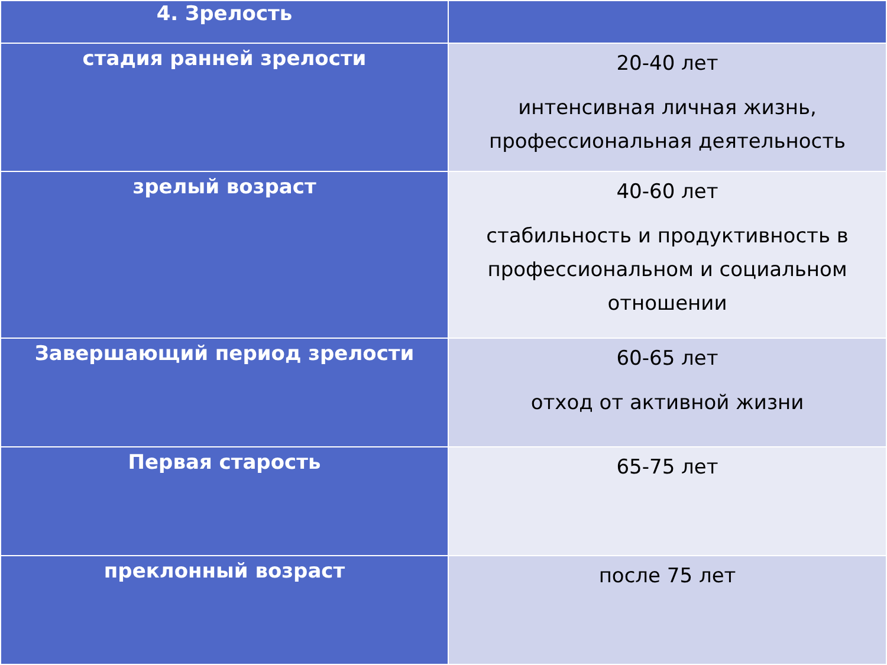| 4. Зрелость | |
| --- | --- |
| стадия ранней зрелости | 20-40 лет интенсивная личная жизнь, профессиональная деятельность |
| зрелый возраст | 40-60 лет стабильность и продуктивность в профессиональном и социальном отношении |
| Завершающий период зрелости | 60-65 лет отход от активной жизни |
| Первая старость | 65-75 лет |
| преклонный возраст | после 75 лет |